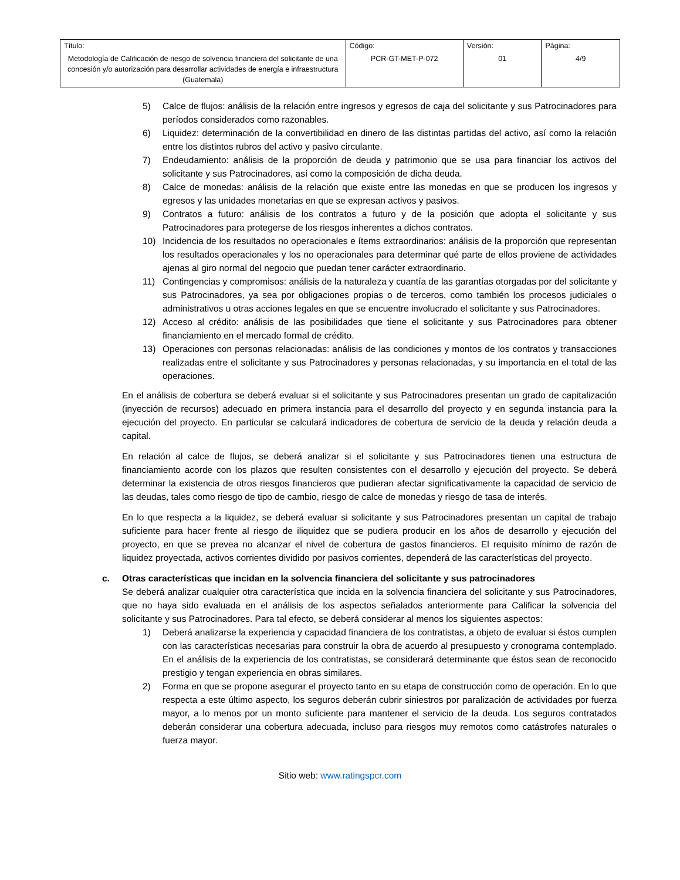| Título: Metodología de Calificación de riesgo de solvencia financiera del solicitante de una concesión y/o autorización para desarrollar actividades de energía e infraestructura (Guatemala) | Código: PCR-GT-MET-P-072 | Versión: 01 | Página: 4/9 |
5) Calce de flujos: análisis de la relación entre ingresos y egresos de caja del solicitante y sus Patrocinadores para períodos considerados como razonables.
6) Liquidez: determinación de la convertibilidad en dinero de las distintas partidas del activo, así como la relación entre los distintos rubros del activo y pasivo circulante.
7) Endeudamiento: análisis de la proporción de deuda y patrimonio que se usa para financiar los activos del solicitante y sus Patrocinadores, así como la composición de dicha deuda.
8) Calce de monedas: análisis de la relación que existe entre las monedas en que se producen los ingresos y egresos y las unidades monetarias en que se expresan activos y pasivos.
9) Contratos a futuro: análisis de los contratos a futuro y de la posición que adopta el solicitante y sus Patrocinadores para protegerse de los riesgos inherentes a dichos contratos.
10) Incidencia de los resultados no operacionales e ítems extraordinarios: análisis de la proporción que representan los resultados operacionales y los no operacionales para determinar qué parte de ellos proviene de actividades ajenas al giro normal del negocio que puedan tener carácter extraordinario.
11) Contingencias y compromisos: análisis de la naturaleza y cuantía de las garantías otorgadas por del solicitante y sus Patrocinadores, ya sea por obligaciones propias o de terceros, como también los procesos judiciales o administrativos u otras acciones legales en que se encuentre involucrado el solicitante y sus Patrocinadores.
12) Acceso al crédito: análisis de las posibilidades que tiene el solicitante y sus Patrocinadores para obtener financiamiento en el mercado formal de crédito.
13) Operaciones con personas relacionadas: análisis de las condiciones y montos de los contratos y transacciones realizadas entre el solicitante y sus Patrocinadores y personas relacionadas, y su importancia en el total de las operaciones.
En el análisis de cobertura se deberá evaluar si el solicitante y sus Patrocinadores presentan un grado de capitalización (inyección de recursos) adecuado en primera instancia para el desarrollo del proyecto y en segunda instancia para la ejecución del proyecto. En particular se calculará indicadores de cobertura de servicio de la deuda y relación deuda a capital.
En relación al calce de flujos, se deberá analizar si el solicitante y sus Patrocinadores tienen una estructura de financiamiento acorde con los plazos que resulten consistentes con el desarrollo y ejecución del proyecto. Se deberá determinar la existencia de otros riesgos financieros que pudieran afectar significativamente la capacidad de servicio de las deudas, tales como riesgo de tipo de cambio, riesgo de calce de monedas y riesgo de tasa de interés.
En lo que respecta a la liquidez, se deberá evaluar si solicitante y sus Patrocinadores presentan un capital de trabajo suficiente para hacer frente al riesgo de iliquidez que se pudiera producir en los años de desarrollo y ejecución del proyecto, en que se prevea no alcanzar el nivel de cobertura de gastos financieros. El requisito mínimo de razón de liquidez proyectada, activos corrientes dividido por pasivos corrientes, dependerá de las características del proyecto.
c. Otras características que incidan en la solvencia financiera del solicitante y sus patrocinadores
Se deberá analizar cualquier otra característica que incida en la solvencia financiera del solicitante y sus Patrocinadores, que no haya sido evaluada en el análisis de los aspectos señalados anteriormente para Calificar la solvencia del solicitante y sus Patrocinadores. Para tal efecto, se deberá considerar al menos los siguientes aspectos:
1) Deberá analizarse la experiencia y capacidad financiera de los contratistas, a objeto de evaluar si éstos cumplen con las características necesarias para construir la obra de acuerdo al presupuesto y cronograma contemplado. En el análisis de la experiencia de los contratistas, se considerará determinante que éstos sean de reconocido prestigio y tengan experiencia en obras similares.
2) Forma en que se propone asegurar el proyecto tanto en su etapa de construcción como de operación. En lo que respecta a este último aspecto, los seguros deberán cubrir siniestros por paralización de actividades por fuerza mayor, a lo menos por un monto suficiente para mantener el servicio de la deuda. Los seguros contratados deberán considerar una cobertura adecuada, incluso para riesgos muy remotos como catástrofes naturales o fuerza mayor.
Sitio web: www.ratingspcr.com